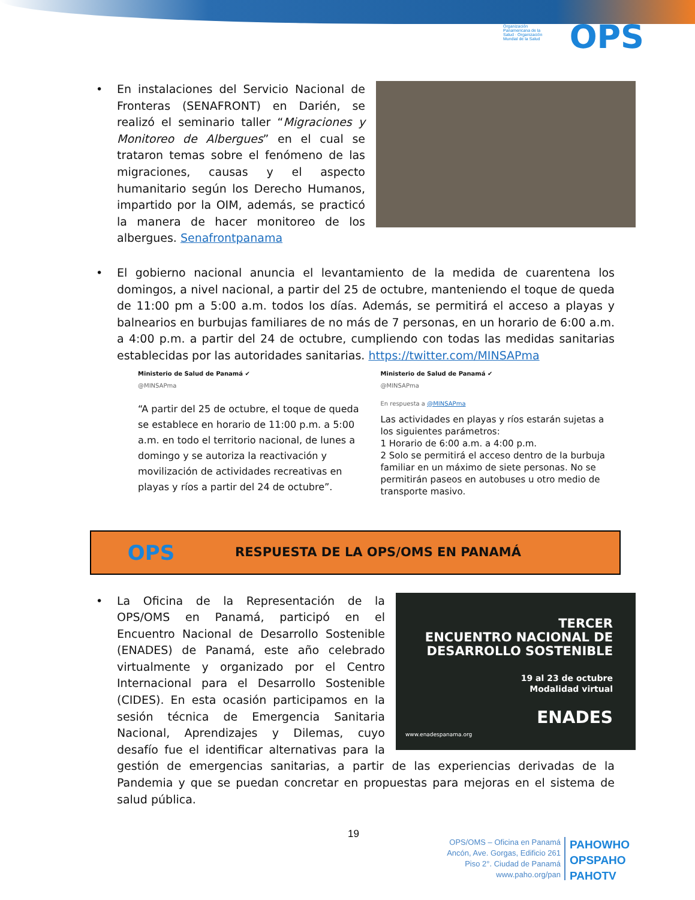Organización Panamericana de la Salud · Organización Mundial de la Salud
OPS
•
En instalaciones del Servicio Nacional de Fronteras (SENAFRONT) en Darién, se realizó el seminario taller “Migraciones y Monitoreo de Albergues” en el cual se trataron temas sobre el fenómeno de las migraciones, causas y el aspecto humanitario según los Derecho Humanos, impartido por la OIM, además, se practicó la manera de hacer monitoreo de los albergues. Senafrontpanama
• El gobierno nacional anuncia el levantamiento de la medida de cuarentena los domingos, a nivel nacional, a partir del 25 de octubre, manteniendo el toque de queda de 11:00 pm a 5:00 a.m. todos los días. Además, se permitirá el acceso a playas y balnearios en burbujas familiares de no más de 7 personas, en un horario de 6:00 a.m. a 4:00 p.m. a partir del 24 de octubre, cumpliendo con todas las medidas sanitarias establecidas por las autoridades sanitarias. https://twitter.com/MINSAPma
Ministerio de Salud de Panamá ✔
@MINSAPma
“A partir del 25 de octubre, el toque de queda se establece en horario de 11:00 p.m. a 5:00 a.m. en todo el territorio nacional, de lunes a domingo y se autoriza la reactivación y movilización de actividades recreativas en playas y ríos a partir del 24 de octubre”.
Ministerio de Salud de Panamá ✔
@MINSAPma
En respuesta a @MINSAPma
Las actividades en playas y ríos estarán sujetas a los siguientes parámetros:
1 Horario de 6:00 a.m. a 4:00 p.m.
2 Solo se permitirá el acceso dentro de la burbuja familiar en un máximo de siete personas. No se permitirán paseos en autobuses u otro medio de transporte masivo.
OPS
RESPUESTA DE LA OPS/OMS EN PANAMÁ
•
TERCER
ENCUENTRO NACIONAL DE
DESARROLLO SOSTENIBLE
19 al 23 de octubre
Modalidad virtual
ENADES
www.enadespanama.org
La Oficina de la Representación de la OPS/OMS en Panamá, participó en el Encuentro Nacional de Desarrollo Sostenible (ENADES) de Panamá, este año celebrado virtualmente y organizado por el Centro Internacional para el Desarrollo Sostenible (CIDES). En esta ocasión participamos en la sesión técnica de Emergencia Sanitaria Nacional, Aprendizajes y Dilemas, cuyo desafío fue el identificar alternativas para la gestión de emergencias sanitarias, a partir de las experiencias derivadas de la Pandemia y que se puedan concretar en propuestas para mejoras en el sistema de salud pública.
19
OPS/OMS – Oficina en Panamá
Ancón, Ave. Gorgas, Edificio 261
Piso 2°. Ciudad de Panamá
www.paho.org/pan
PAHOWHO
OPSPAHO
PAHOTV